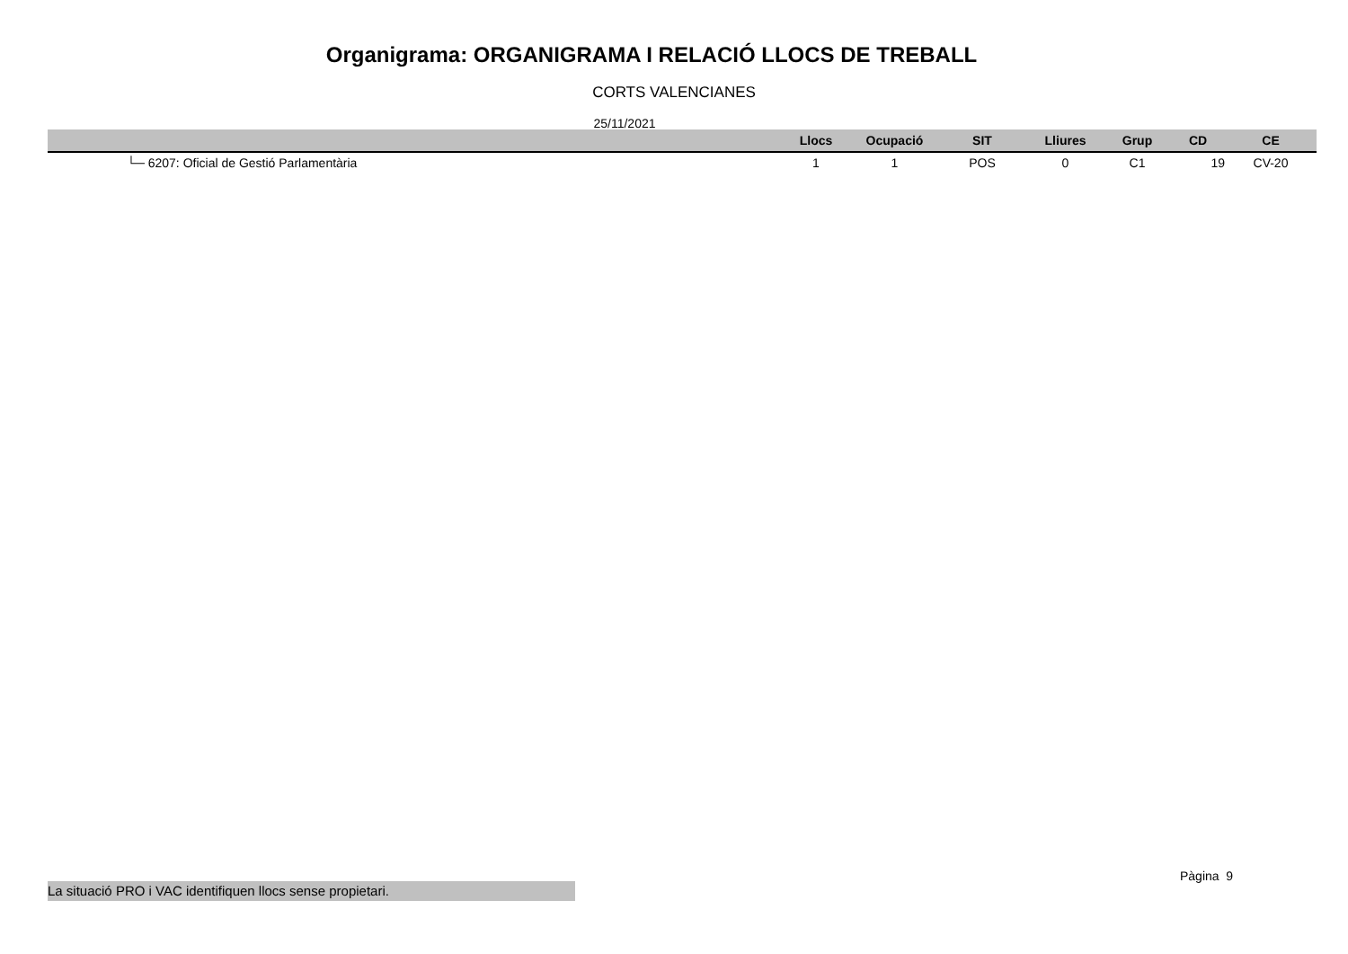Organigrama: ORGANIGRAMA I RELACIÓ LLOCS DE TREBALL
CORTS VALENCIANES
25/11/2021
| | Llocs | Ocupació | SIT | Lliures | Grup | CD | CE |
| --- | --- | --- | --- | --- | --- | --- | --- |
| └─ 6207: Oficial de Gestió Parlamentària | 1 | 1 | POS | 0 | C1 | 19 | CV-20 |
Pàgina 9
La situació PRO i VAC identifiquen llocs sense propietari.